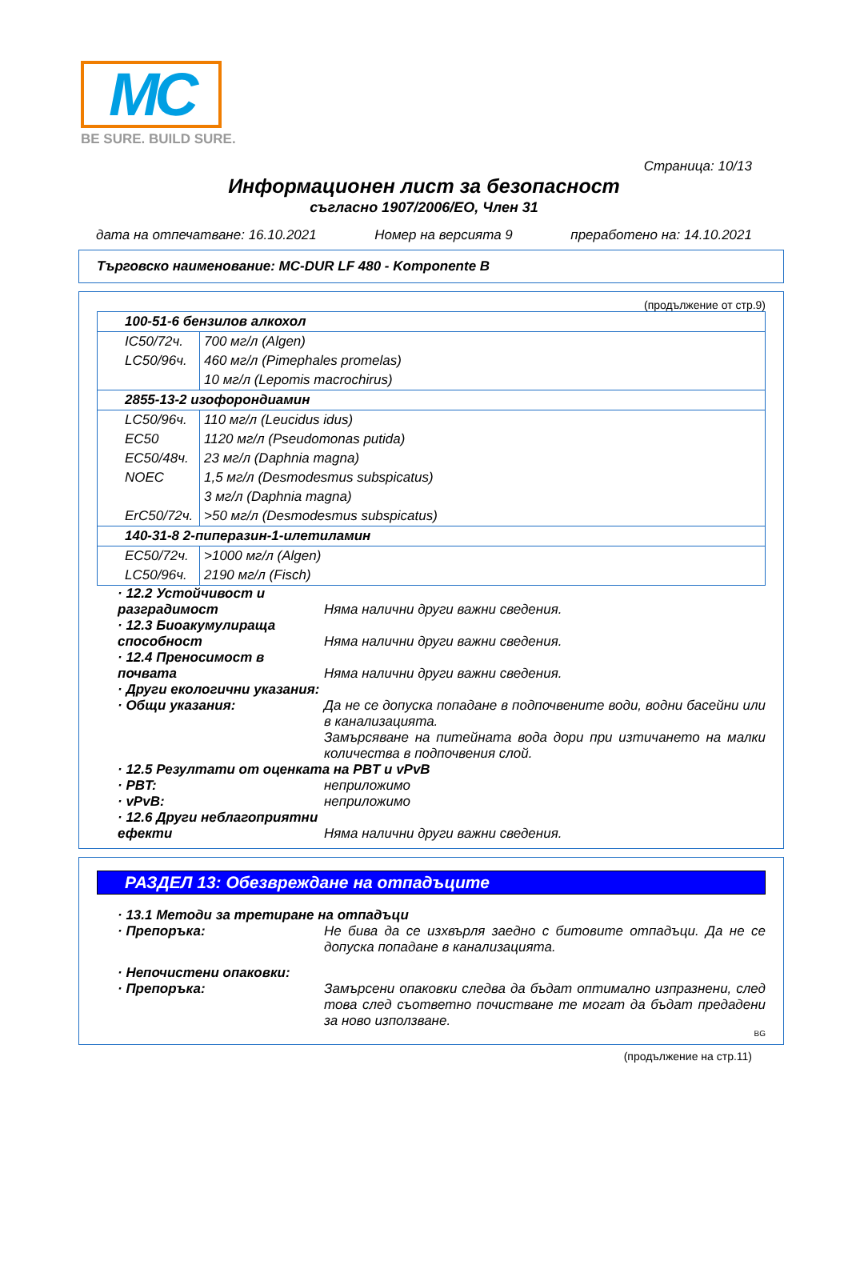MC
BE SURE. BUILD SURE.
Страница: 10/13
Информационен лист за безопасност
съгласно 1907/2006/EО, Член 31
дата на отпечатване: 16.10.2021 Номер на версията 9 преработено на: 14.10.2021
Търговско наименование: MC-DUR LF 480 - Komponente B
(продължение от стр.9)
| 100-51-6 бензилов алкохол | |
| IC50/72ч. | 700 мг/л (Algen) |
| LC50/96ч. | 460 мг/л (Pimephales promelas) |
| | 10 мг/л (Lepomis macrochirus) |
| 2855-13-2 изофорондиамин | |
| LC50/96ч. | 110 мг/л (Leucidus idus) |
| EC50 | 1120 мг/л (Pseudomonas putida) |
| EC50/48ч. | 23 мг/л (Daphnia magna) |
| NOEC | 1,5 мг/л (Desmodesmus subspicatus) |
| | 3 мг/л (Daphnia magna) |
| ErC50/72ч. | >50 мг/л (Desmodesmus subspicatus) |
| 140-31-8 2-пиперазин-1-илетиламин | |
| EC50/72ч. | >1000 мг/л (Algen) |
| LC50/96ч. | 2190 мг/л (Fisch) |
· 12.2 Устойчивост и разградимост
Няма налични други важни сведения.
· 12.3 Биоакумулираща способност
Няма налични други важни сведения.
· 12.4 Преносимост в почвата
Няма налични други важни сведения.
· Други екологични указания:
· Общи указания: Да не се допуска попадане в подпочвените води, водни басейни или в канализацията.
Замърсяване на питейната вода дори при изтичането на малки количества в подпочвения слой.
· 12.5 Резултати от оценката на PBT и vPvB
· PBT: неприложимо
· vPvB: неприложимо
· 12.6 Други неблагоприятни ефекти
Няма налични други важни сведения.
РАЗДЕЛ 13: Обезвреждане на отпадъците
· 13.1 Методи за третиране на отпадъци
· Препоръка: Не бива да се изхвърля заедно с битовите отпадъци. Да не се допуска попадане в канализацията.
· Непочистени опаковки:
· Препоръка: Замърсени опаковки следва да бъдат оптимално изпразнени, след това след съответно почистване те могат да бъдат предадени за ново използване.
BG
(продължение на стр.11)